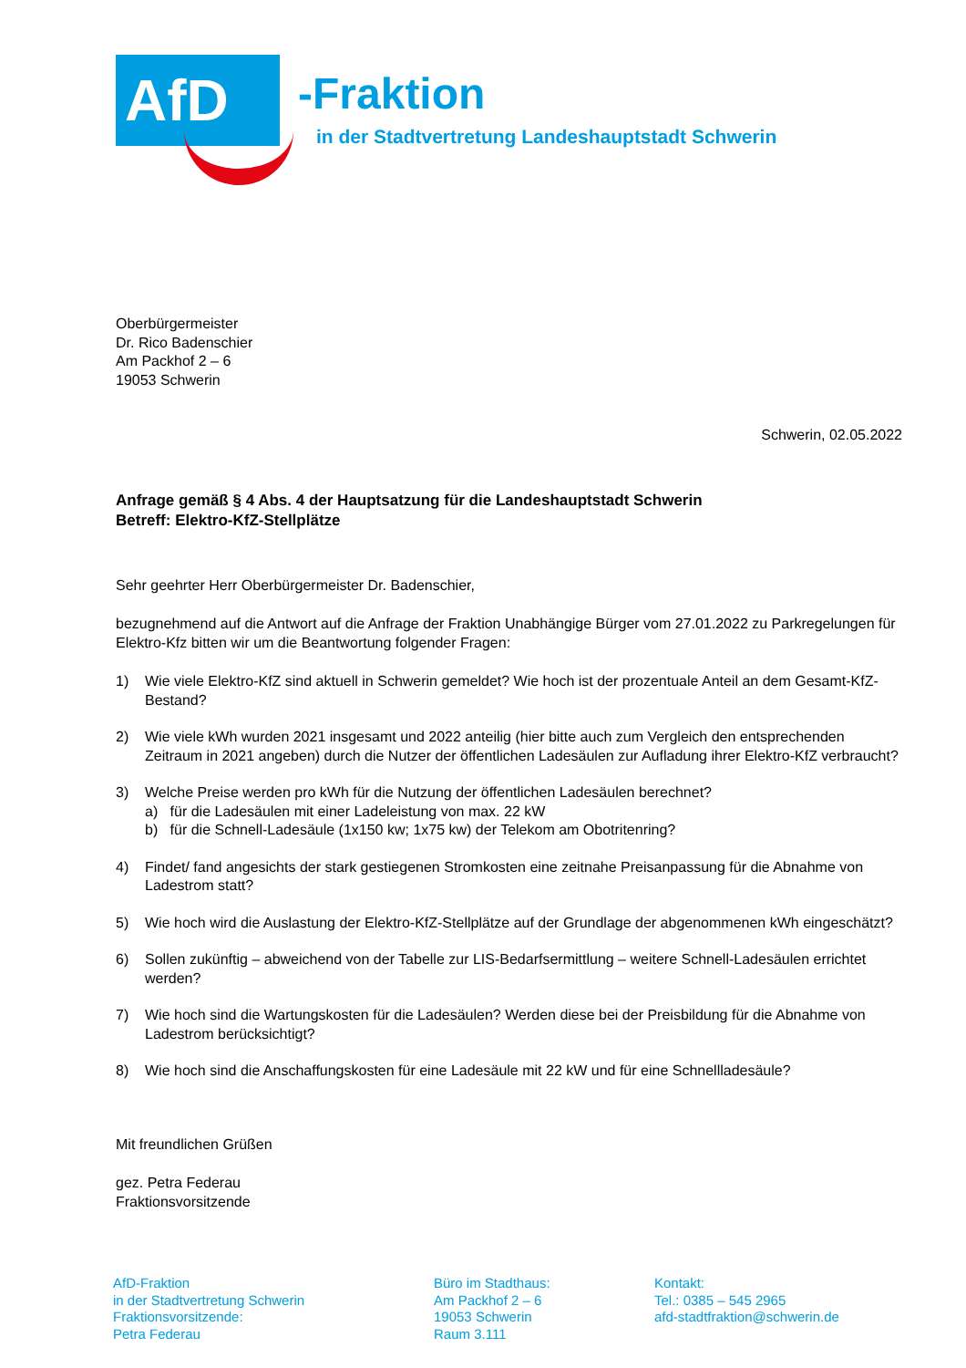AfD
-Fraktion
in der Stadtvertretung Landeshauptstadt Schwerin
Oberbürgermeister
Dr. Rico Badenschier
Am Packhof 2 – 6
19053 Schwerin
Schwerin, 02.05.2022
Anfrage gemäß § 4 Abs. 4 der Hauptsatzung für die Landeshauptstadt Schwerin
Betreff: Elektro-KfZ-Stellplätze
Sehr geehrter Herr Oberbürgermeister Dr. Badenschier,
bezugnehmend auf die Antwort auf die Anfrage der Fraktion Unabhängige Bürger vom 27.01.2022 zu Parkregelungen für Elektro-Kfz bitten wir um die Beantwortung folgender Fragen:
1) Wie viele Elektro-KfZ sind aktuell in Schwerin gemeldet? Wie hoch ist der prozentuale Anteil an dem Gesamt-KfZ-Bestand?
2) Wie viele kWh wurden 2021 insgesamt und 2022 anteilig (hier bitte auch zum Vergleich den entsprechenden Zeitraum in 2021 angeben) durch die Nutzer der öffentlichen Ladesäulen zur Aufladung ihrer Elektro-KfZ verbraucht?
3) Welche Preise werden pro kWh für die Nutzung der öffentlichen Ladesäulen berechnet?
a) für die Ladesäulen mit einer Ladeleistung von max. 22 kW
b) für die Schnell-Ladesäule (1x150 kw; 1x75 kw) der Telekom am Obotritenring?
4) Findet/ fand angesichts der stark gestiegenen Stromkosten eine zeitnahe Preisanpassung für die Abnahme von Ladestrom statt?
5) Wie hoch wird die Auslastung der Elektro-KfZ-Stellplätze auf der Grundlage der abgenommenen kWh eingeschätzt?
6) Sollen zukünftig – abweichend von der Tabelle zur LIS-Bedarfsermittlung – weitere Schnell-Ladesäulen errichtet werden?
7) Wie hoch sind die Wartungskosten für die Ladesäulen? Werden diese bei der Preisbildung für die Abnahme von Ladestrom berücksichtigt?
8) Wie hoch sind die Anschaffungskosten für eine Ladesäule mit 22 kW und für eine Schnellladesäule?
Mit freundlichen Grüßen
gez. Petra Federau
Fraktionsvorsitzende
AfD-Fraktion
in der Stadtvertretung Schwerin
Fraktionsvorsitzende:
Petra Federau
Büro im Stadthaus:
Am Packhof 2 – 6
19053 Schwerin
Raum 3.111
Kontakt:
Tel.: 0385 – 545 2965
afd-stadtfraktion@schwerin.de